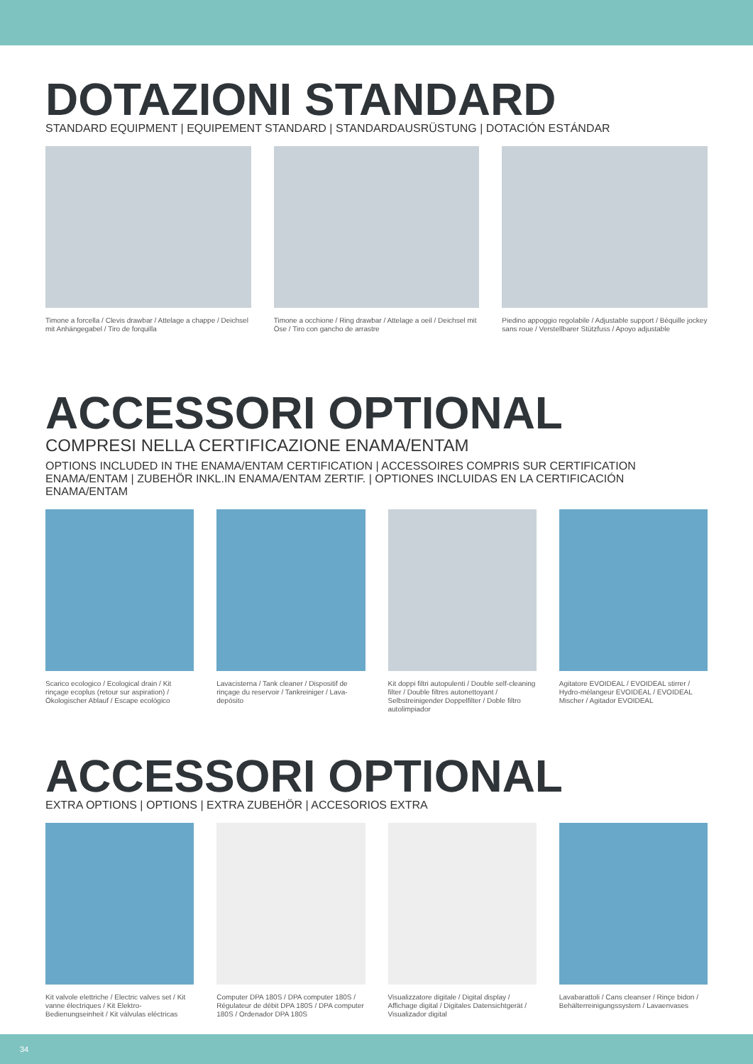DOTAZIONI STANDARD
STANDARD EQUIPMENT | EQUIPEMENT STANDARD | STANDARDAUSRÜSTUNG | DOTACIÓN ESTÁNDAR
Timone a forcella / Clevis drawbar / Attelage a chappe / Deichsel mit Anhängegabel / Tiro de forquilla
Timone a occhione / Ring drawbar / Attelage a oeil / Deichsel mit Öse / Tiro con gancho de arrastre
Piedino appoggio regolabile / Adjustable support / Béquille jockey sans roue / Verstellbarer Stützfuss / Apoyo adjustable
ACCESSORI OPTIONAL
COMPRESI NELLA CERTIFICAZIONE ENAMA/ENTAM
OPTIONS INCLUDED IN THE ENAMA/ENTAM CERTIFICATION | ACCESSOIRES COMPRIS SUR CERTIFICATION ENAMA/ENTAM | ZUBEHÖR INKL.IN ENAMA/ENTAM ZERTIF. | OPTIONES INCLUIDAS EN LA CERTIFICACIÓN ENAMA/ENTAM
Scarico ecologico / Ecological drain / Kit rinçage ecoplus (retour sur aspiration) / Ökologischer Ablauf / Escape ecológico
Lavacisterna / Tank cleaner / Dispositif de rinçage du reservoir / Tankreiniger / Lava-depósito
Kit doppi filtri autopulenti / Double self-cleaning filter / Double filtres autonettoyant / Selbstreinigender Doppelfilter / Doble filtro autolimpiador
Agitatore EVOIDEAL / EVOIDEAL stirrer / Hydro-mélangeur EVOIDEAL / EVOIDEAL Mischer / Agitador EVOIDEAL
ACCESSORI OPTIONAL
EXTRA OPTIONS | OPTIONS | EXTRA ZUBEHÖR | ACCESORIOS EXTRA
Kit valvole elettriche / Electric valves set / Kit vanne électriques / Kit Elektro-Bedienungseinheit / Kit válvulas eléctricas
Computer DPA 180S / DPA computer 180S / Régulateur de débit DPA 180S / DPA computer 180S / Ordenador DPA 180S
Visualizzatore digitale / Digital display / Affichage digital / Digitales Datensichtgerät / Visualizador digital
Lavabarattoli / Cans cleanser / Rinçe bidon / Behälterreinigungssystem / Lavaenvases
34